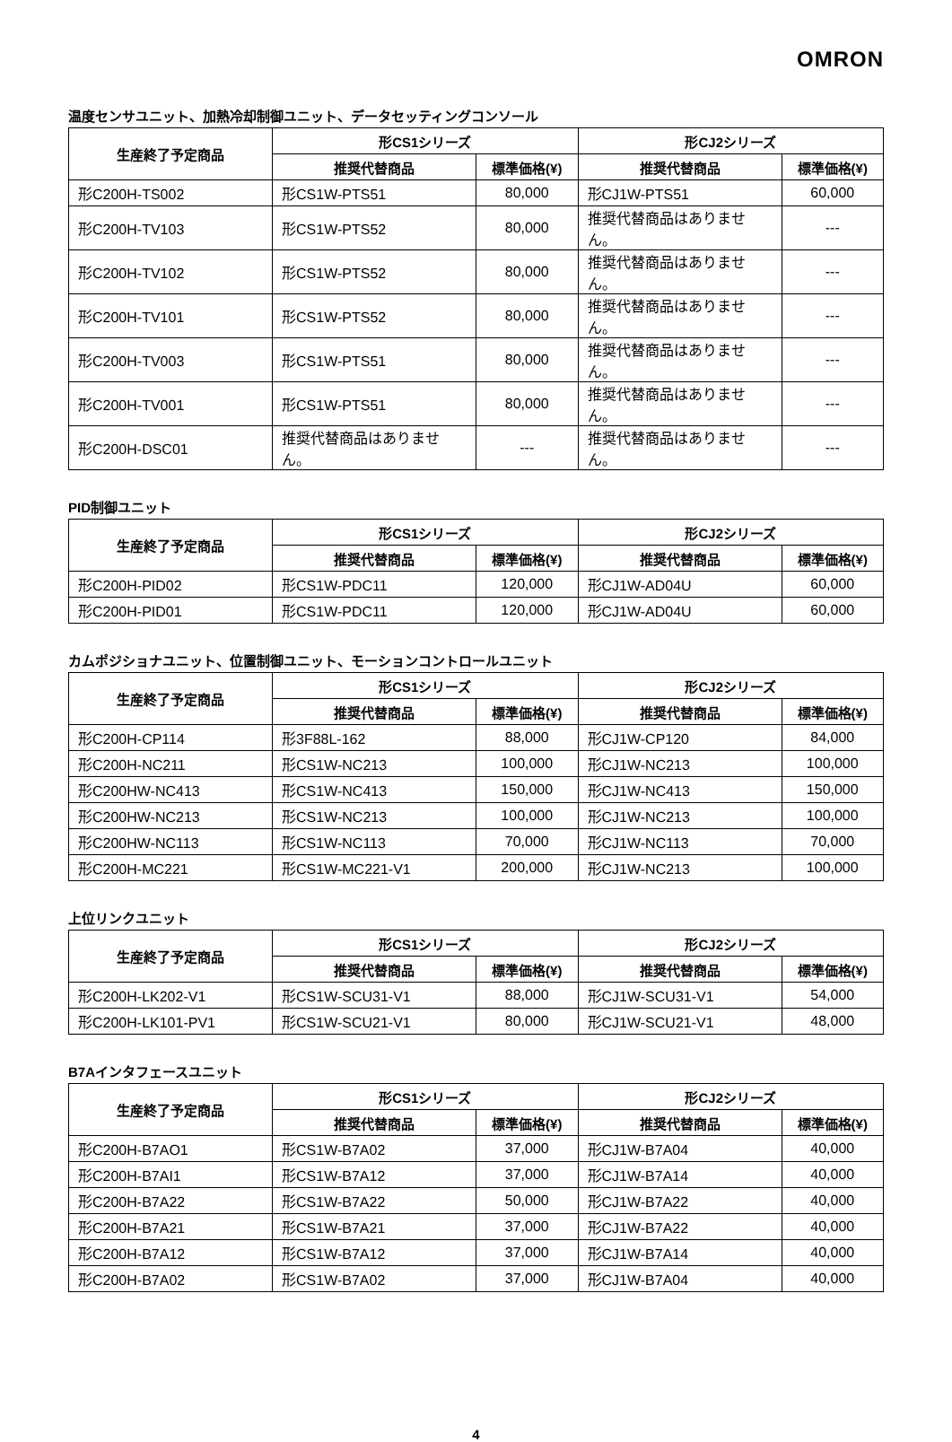OMRON
温度センサユニット、加熱冷却制御ユニット、データセッティングコンソール
| 生産終了予定商品 | 形CS1シリーズ | | 形CJ2シリーズ | |
| --- | --- | --- | --- | --- |
| | 推奨代替商品 | 標準価格(¥) | 推奨代替商品 | 標準価格(¥) |
| 形C200H-TS002 | 形CS1W-PTS51 | 80,000 | 形CJ1W-PTS51 | 60,000 |
| 形C200H-TV103 | 形CS1W-PTS52 | 80,000 | 推奨代替商品はありません。 | --- |
| 形C200H-TV102 | 形CS1W-PTS52 | 80,000 | 推奨代替商品はありません。 | --- |
| 形C200H-TV101 | 形CS1W-PTS52 | 80,000 | 推奨代替商品はありません。 | --- |
| 形C200H-TV003 | 形CS1W-PTS51 | 80,000 | 推奨代替商品はありません。 | --- |
| 形C200H-TV001 | 形CS1W-PTS51 | 80,000 | 推奨代替商品はありません。 | --- |
| 形C200H-DSC01 | 推奨代替商品はありません。 | --- | 推奨代替商品はありません。 | --- |
PID制御ユニット
| 生産終了予定商品 | 形CS1シリーズ | | 形CJ2シリーズ | |
| --- | --- | --- | --- | --- |
| | 推奨代替商品 | 標準価格(¥) | 推奨代替商品 | 標準価格(¥) |
| 形C200H-PID02 | 形CS1W-PDC11 | 120,000 | 形CJ1W-AD04U | 60,000 |
| 形C200H-PID01 | 形CS1W-PDC11 | 120,000 | 形CJ1W-AD04U | 60,000 |
カムポジショナユニット、位置制御ユニット、モーションコントロールユニット
| 生産終了予定商品 | 形CS1シリーズ | | 形CJ2シリーズ | |
| --- | --- | --- | --- | --- |
| | 推奨代替商品 | 標準価格(¥) | 推奨代替商品 | 標準価格(¥) |
| 形C200H-CP114 | 形3F88L-162 | 88,000 | 形CJ1W-CP120 | 84,000 |
| 形C200H-NC211 | 形CS1W-NC213 | 100,000 | 形CJ1W-NC213 | 100,000 |
| 形C200HW-NC413 | 形CS1W-NC413 | 150,000 | 形CJ1W-NC413 | 150,000 |
| 形C200HW-NC213 | 形CS1W-NC213 | 100,000 | 形CJ1W-NC213 | 100,000 |
| 形C200HW-NC113 | 形CS1W-NC113 | 70,000 | 形CJ1W-NC113 | 70,000 |
| 形C200H-MC221 | 形CS1W-MC221-V1 | 200,000 | 形CJ1W-NC213 | 100,000 |
上位リンクユニット
| 生産終了予定商品 | 形CS1シリーズ | | 形CJ2シリーズ | |
| --- | --- | --- | --- | --- |
| | 推奨代替商品 | 標準価格(¥) | 推奨代替商品 | 標準価格(¥) |
| 形C200H-LK202-V1 | 形CS1W-SCU31-V1 | 88,000 | 形CJ1W-SCU31-V1 | 54,000 |
| 形C200H-LK101-PV1 | 形CS1W-SCU21-V1 | 80,000 | 形CJ1W-SCU21-V1 | 48,000 |
B7Aインタフェースユニット
| 生産終了予定商品 | 形CS1シリーズ | | 形CJ2シリーズ | |
| --- | --- | --- | --- | --- |
| | 推奨代替商品 | 標準価格(¥) | 推奨代替商品 | 標準価格(¥) |
| 形C200H-B7AO1 | 形CS1W-B7A02 | 37,000 | 形CJ1W-B7A04 | 40,000 |
| 形C200H-B7AI1 | 形CS1W-B7A12 | 37,000 | 形CJ1W-B7A14 | 40,000 |
| 形C200H-B7A22 | 形CS1W-B7A22 | 50,000 | 形CJ1W-B7A22 | 40,000 |
| 形C200H-B7A21 | 形CS1W-B7A21 | 37,000 | 形CJ1W-B7A22 | 40,000 |
| 形C200H-B7A12 | 形CS1W-B7A12 | 37,000 | 形CJ1W-B7A14 | 40,000 |
| 形C200H-B7A02 | 形CS1W-B7A02 | 37,000 | 形CJ1W-B7A04 | 40,000 |
4